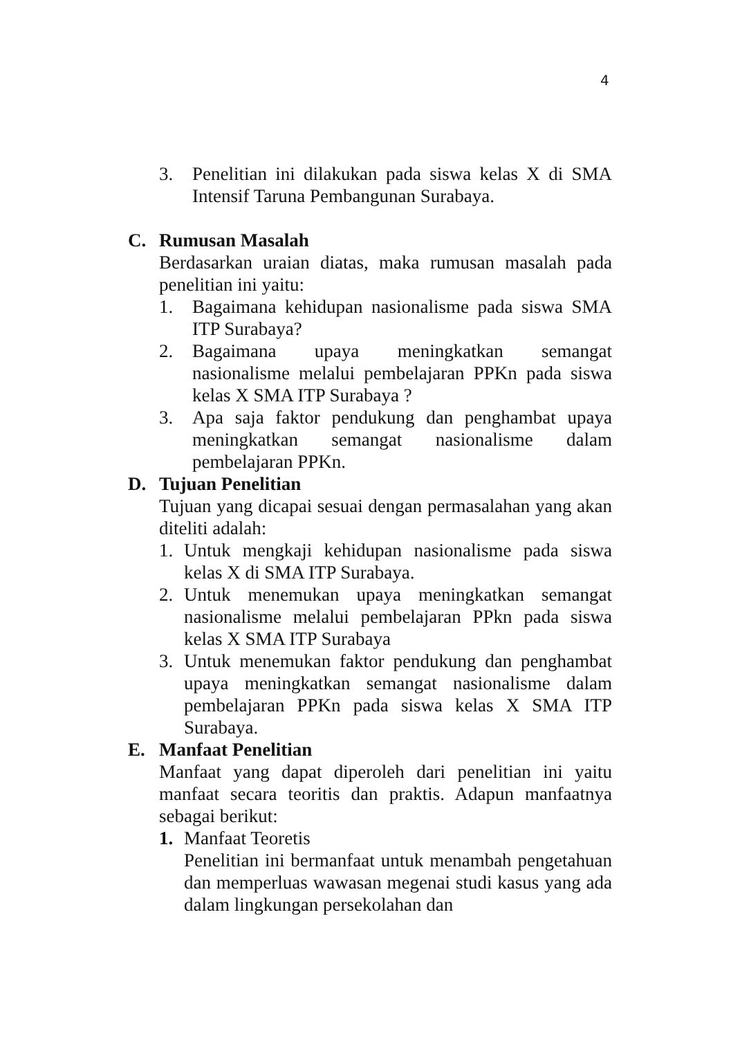4
3. Penelitian ini dilakukan pada siswa kelas X di SMA Intensif Taruna Pembangunan Surabaya.
C. Rumusan Masalah
Berdasarkan uraian diatas, maka rumusan masalah pada penelitian ini yaitu:
1. Bagaimana kehidupan nasionalisme pada siswa SMA ITP Surabaya?
2. Bagaimana upaya meningkatkan semangat nasionalisme melalui pembelajaran PPKn pada siswa kelas X SMA ITP Surabaya ?
3. Apa saja faktor pendukung dan penghambat upaya meningkatkan semangat nasionalisme dalam pembelajaran PPKn.
D. Tujuan Penelitian
Tujuan yang dicapai sesuai dengan permasalahan yang akan diteliti adalah:
1. Untuk mengkaji kehidupan nasionalisme pada siswa kelas X di SMA ITP Surabaya.
2. Untuk menemukan upaya meningkatkan semangat nasionalisme melalui pembelajaran PPkn pada siswa kelas X SMA ITP Surabaya
3. Untuk menemukan faktor pendukung dan penghambat upaya meningkatkan semangat nasionalisme dalam pembelajaran PPKn pada siswa kelas X SMA ITP Surabaya.
E. Manfaat Penelitian
Manfaat yang dapat diperoleh dari penelitian ini yaitu manfaat secara teoritis dan praktis. Adapun manfaatnya sebagai berikut:
1. Manfaat Teoretis
Penelitian ini bermanfaat untuk menambah pengetahuan dan memperluas wawasan megenai studi kasus yang ada dalam lingkungan persekolahan dan